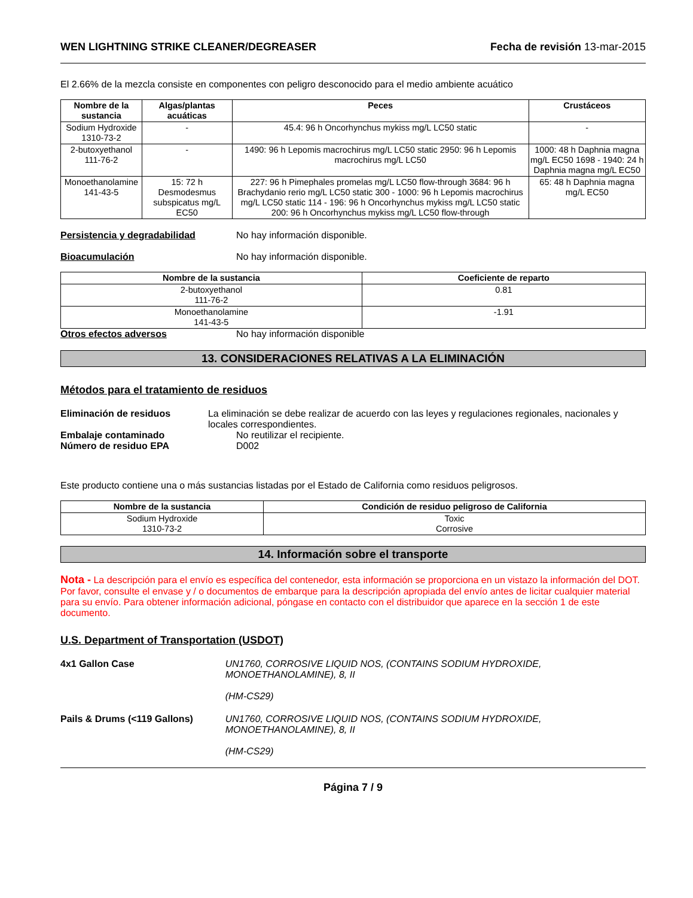WEN LIGHTNING STRIKE CLEANER/DEGREASER Fecha de revisión 13-mar-2015
El 2.66% de la mezcla consiste en componentes con peligro desconocido para el medio ambiente acuático
| Nombre de la sustancia | Algas/plantas acuáticas | Peces | Crustáceos |
| --- | --- | --- | --- |
| Sodium Hydroxide 1310-73-2 | - | 45.4: 96 h Oncorhynchus mykiss mg/L LC50 static | - |
| 2-butoxyethanol 111-76-2 | - | 1490: 96 h Lepomis macrochirus mg/L LC50 static 2950: 96 h Lepomis macrochirus mg/L LC50 | 1000: 48 h Daphnia magna mg/L EC50 1698 - 1940: 24 h Daphnia magna mg/L EC50 |
| Monoethanolamine 141-43-5 | 15: 72 h Desmodesmus subspicatus mg/L EC50 | 227: 96 h Pimephales promelas mg/L LC50 flow-through 3684: 96 h Brachydanio rerio mg/L LC50 static 300 - 1000: 96 h Lepomis macrochirus mg/L LC50 static 114 - 196: 96 h Oncorhynchus mykiss mg/L LC50 static 200: 96 h Oncorhynchus mykiss mg/L LC50 flow-through | 65: 48 h Daphnia magna mg/L EC50 |
Persistencia y degradabilidad No hay información disponible.
Bioacumulación No hay información disponible.
| Nombre de la sustancia | Coeficiente de reparto |
| --- | --- |
| 2-butoxyethanol 111-76-2 | 0.81 |
| Monoethanolamine 141-43-5 | -1.91 |
Otros efectos adversos No hay información disponible
13. CONSIDERACIONES RELATIVAS A LA ELIMINACIÓN
Métodos para el tratamiento de residuos
Eliminación de residuos La eliminación se debe realizar de acuerdo con las leyes y regulaciones regionales, nacionales y locales correspondientes.
Embalaje contaminado No reutilizar el recipiente.
Número de residuo EPA D002
Este producto contiene una o más sustancias listadas por el Estado de California como residuos peligrosos.
| Nombre de la sustancia | Condición de residuo peligroso de California |
| --- | --- |
| Sodium Hydroxide 1310-73-2 | Toxic Corrosive |
14. Información sobre el transporte
Nota - La descripción para el envío es específica del contenedor, esta información se proporciona en un vistazo la información del DOT. Por favor, consulte el envase y / o documentos de embarque para la descripción apropiada del envío antes de licitar cualquier material para su envío. Para obtener información adicional, póngase en contacto con el distribuidor que aparece en la sección 1 de este documento.
U.S. Department of Transportation (USDOT)
4x1 Gallon Case UN1760, CORROSIVE LIQUID NOS, (CONTAINS SODIUM HYDROXIDE, MONOETHANOLAMINE), 8, II
(HM-CS29)
Pails & Drums (<119 Gallons) UN1760, CORROSIVE LIQUID NOS, (CONTAINS SODIUM HYDROXIDE, MONOETHANOLAMINE), 8, II
(HM-CS29)
Página 7 / 9